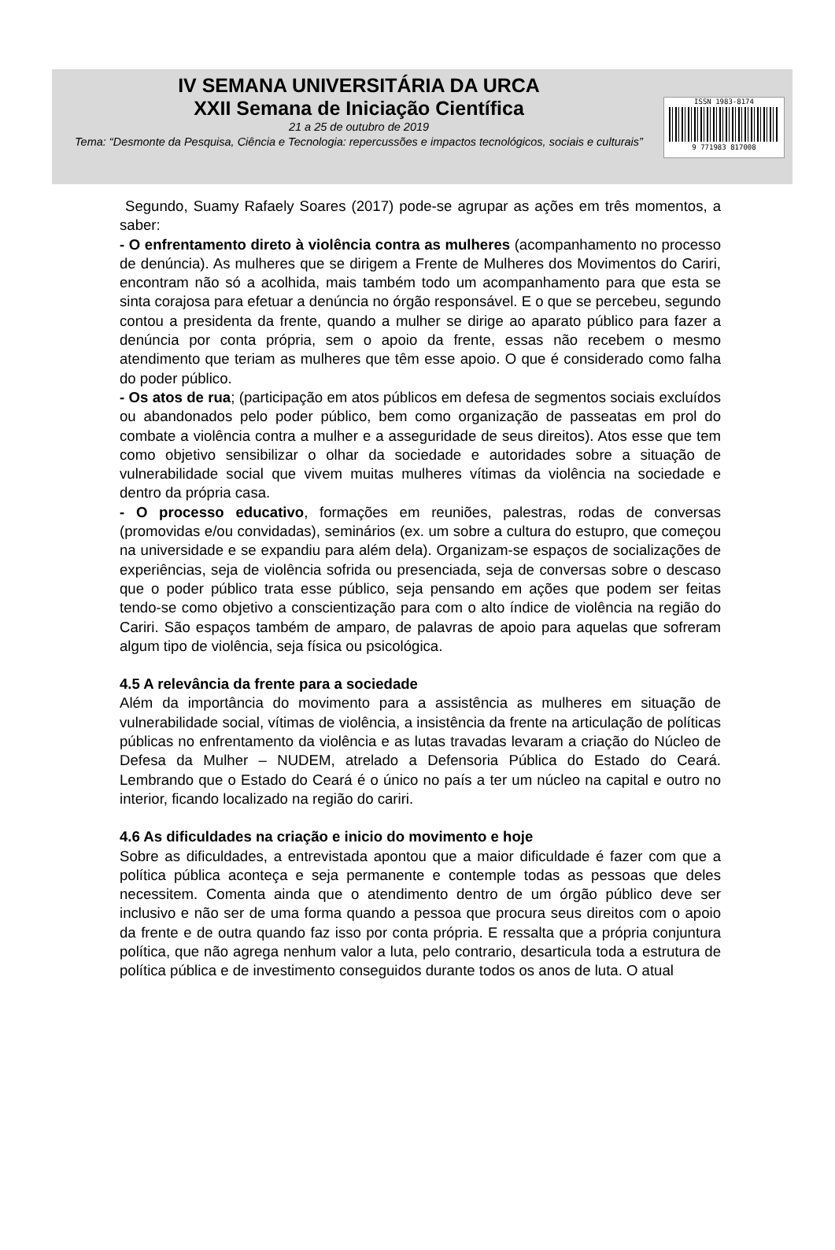IV SEMANA UNIVERSITÁRIA DA URCA
XXII Semana de Iniciação Científica
21 a 25 de outubro de 2019
Tema: “Desmonte da Pesquisa, Ciência e Tecnologia: repercussões e impactos tecnológicos, sociais e culturais”
ISSN 1983-8174
9 771983 817008
Segundo, Suamy Rafaely Soares (2017) pode-se agrupar as ações em três momentos, a saber:
- O enfrentamento direto à violência contra as mulheres (acompanhamento no processo de denúncia). As mulheres que se dirigem a Frente de Mulheres dos Movimentos do Cariri, encontram não só a acolhida, mais também todo um acompanhamento para que esta se sinta corajosa para efetuar a denúncia no órgão responsável. E o que se percebeu, segundo contou a presidenta da frente, quando a mulher se dirige ao aparato público para fazer a denúncia por conta própria, sem o apoio da frente, essas não recebem o mesmo atendimento que teriam as mulheres que têm esse apoio. O que é considerado como falha do poder público.
- Os atos de rua; (participação em atos públicos em defesa de segmentos sociais excluídos ou abandonados pelo poder público, bem como organização de passeatas em prol do combate a violência contra a mulher e a asseguridade de seus direitos). Atos esse que tem como objetivo sensibilizar o olhar da sociedade e autoridades sobre a situação de vulnerabilidade social que vivem muitas mulheres vítimas da violência na sociedade e dentro da própria casa.
- O processo educativo, formações em reuniões, palestras, rodas de conversas (promovidas e/ou convidadas), seminários (ex. um sobre a cultura do estupro, que começou na universidade e se expandiu para além dela). Organizam-se espaços de socializações de experiências, seja de violência sofrida ou presenciada, seja de conversas sobre o descaso que o poder público trata esse público, seja pensando em ações que podem ser feitas tendo-se como objetivo a conscientização para com o alto índice de violência na região do Cariri. São espaços também de amparo, de palavras de apoio para aquelas que sofreram algum tipo de violência, seja física ou psicológica.
4.5 A relevância da frente para a sociedade
Além da importância do movimento para a assistência as mulheres em situação de vulnerabilidade social, vítimas de violência, a insistência da frente na articulação de políticas públicas no enfrentamento da violência e as lutas travadas levaram a criação do Núcleo de Defesa da Mulher – NUDEM, atrelado a Defensoria Pública do Estado do Ceará. Lembrando que o Estado do Ceará é o único no país a ter um núcleo na capital e outro no interior, ficando localizado na região do cariri.
4.6 As dificuldades na criação e inicio do movimento e hoje
Sobre as dificuldades, a entrevistada apontou que a maior dificuldade é fazer com que a política pública aconteça e seja permanente e contemple todas as pessoas que deles necessitem. Comenta ainda que o atendimento dentro de um órgão público deve ser inclusivo e não ser de uma forma quando a pessoa que procura seus direitos com o apoio da frente e de outra quando faz isso por conta própria. E ressalta que a própria conjuntura política, que não agrega nenhum valor a luta, pelo contrario, desarticula toda a estrutura de política pública e de investimento conseguidos durante todos os anos de luta. O atual